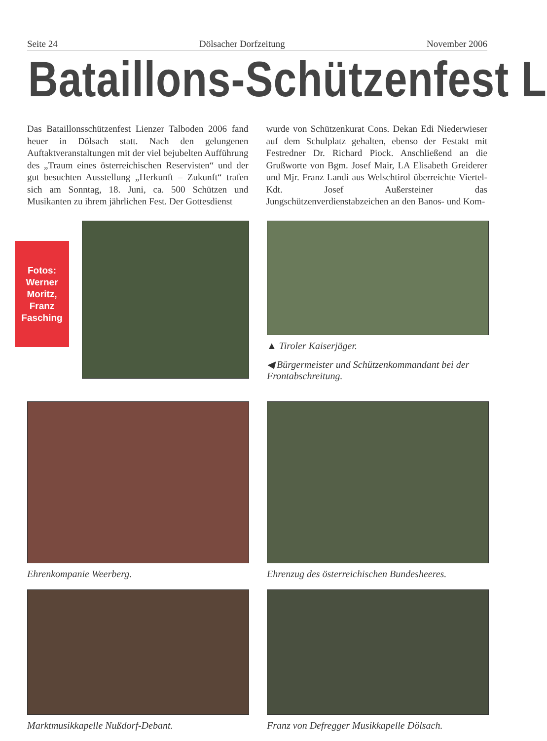Fotos:
Werner
Moritz,
Franz
Fasching
Seite 24 Dölsacher Dorfzeitung November 2006
Bataillons-Schützenfest L
Das Bataillonsschützenfest Lienzer Talboden 2006 fand heuer in Dölsach statt. Nach den gelungenen Auftaktveranstaltungen mit der viel bejubelten Aufführung des „Traum eines österreichischen Reservisten“ und der gut besuchten Ausstellung „Herkunft – Zukunft“ trafen sich am Sonntag, 18. Juni, ca. 500 Schützen und Musikanten zu ihrem jährlichen Fest. Der Gottesdienst
wurde von Schützenkurat Cons. Dekan Edi Niederwieser auf dem Schulplatz gehalten, ebenso der Festakt mit Festredner Dr. Richard Piock. Anschließend an die Grußworte von Bgm. Josef Mair, LA Elisabeth Greiderer und Mjr. Franz Landi aus Welschtirol überreichte Viertel-Kdt. Josef Außersteiner das Jungschützenverdienstabzeichen an den Banos- und Kom-
▲ Tiroler Kaiserjäger.
◀ Bürgermeister und Schützenkommandant bei der Frontabschreitung.
Ehrenkompanie Weerberg.
Ehrenzug des österreichischen Bundesheeres.
Marktmusikkapelle Nußdorf-Debant.
Franz von Defregger Musikkapelle Dölsach.